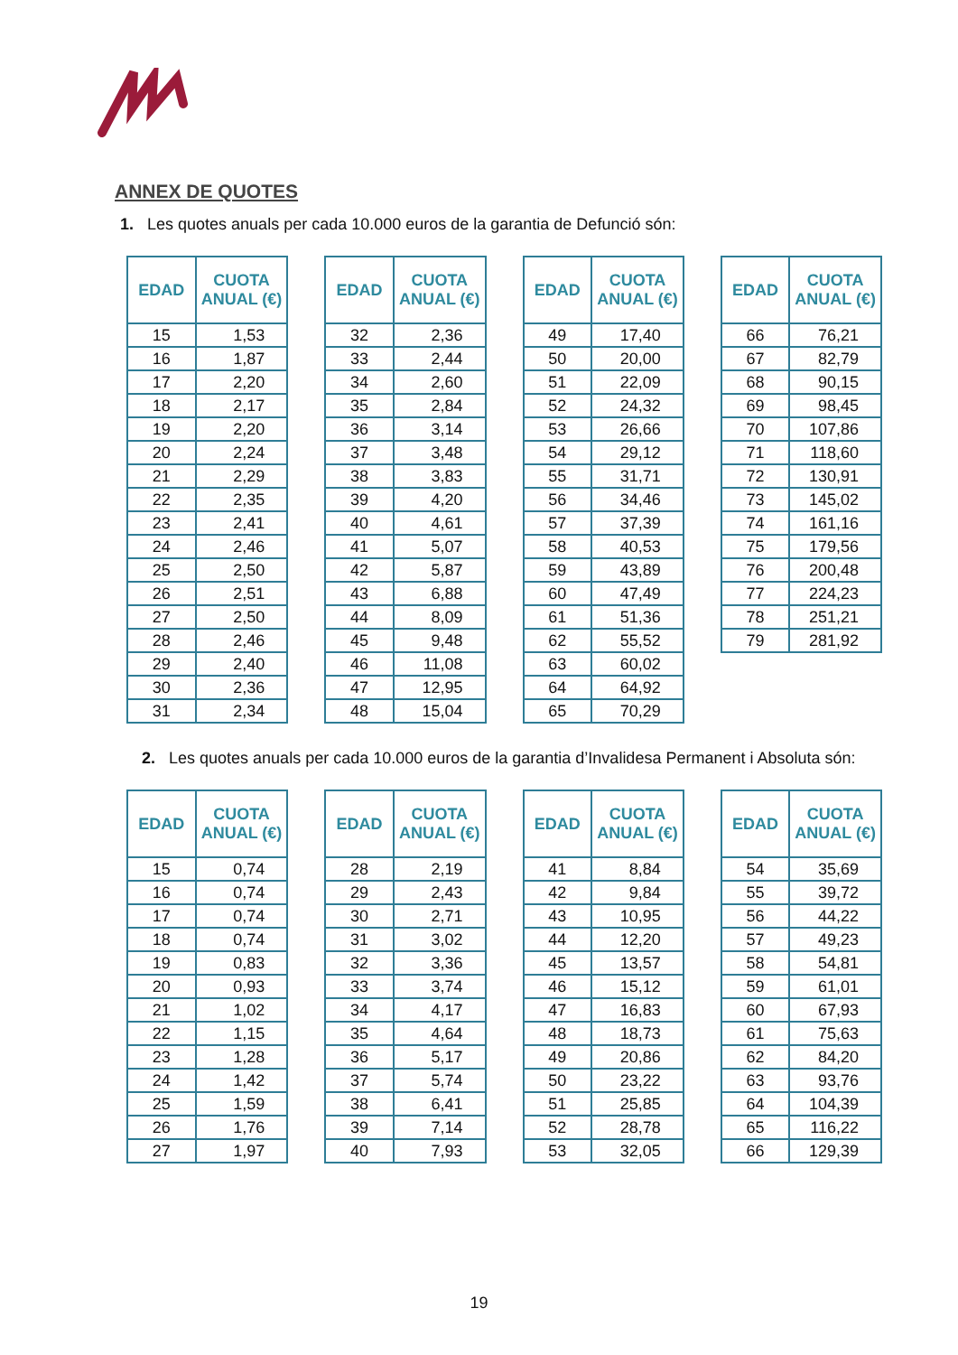ANNEX DE QUOTES
1. Les quotes anuals per cada 10.000 euros de la garantia de Defunció són:
| EDAD | CUOTA ANUAL (€) |
| --- | --- |
| 15 | 1,53 |
| 16 | 1,87 |
| 17 | 2,20 |
| 18 | 2,17 |
| 19 | 2,20 |
| 20 | 2,24 |
| 21 | 2,29 |
| 22 | 2,35 |
| 23 | 2,41 |
| 24 | 2,46 |
| 25 | 2,50 |
| 26 | 2,51 |
| 27 | 2,50 |
| 28 | 2,46 |
| 29 | 2,40 |
| 30 | 2,36 |
| 31 | 2,34 |
| EDAD | CUOTA ANUAL (€) |
| --- | --- |
| 32 | 2,36 |
| 33 | 2,44 |
| 34 | 2,60 |
| 35 | 2,84 |
| 36 | 3,14 |
| 37 | 3,48 |
| 38 | 3,83 |
| 39 | 4,20 |
| 40 | 4,61 |
| 41 | 5,07 |
| 42 | 5,87 |
| 43 | 6,88 |
| 44 | 8,09 |
| 45 | 9,48 |
| 46 | 11,08 |
| 47 | 12,95 |
| 48 | 15,04 |
| EDAD | CUOTA ANUAL (€) |
| --- | --- |
| 49 | 17,40 |
| 50 | 20,00 |
| 51 | 22,09 |
| 52 | 24,32 |
| 53 | 26,66 |
| 54 | 29,12 |
| 55 | 31,71 |
| 56 | 34,46 |
| 57 | 37,39 |
| 58 | 40,53 |
| 59 | 43,89 |
| 60 | 47,49 |
| 61 | 51,36 |
| 62 | 55,52 |
| 63 | 60,02 |
| 64 | 64,92 |
| 65 | 70,29 |
| EDAD | CUOTA ANUAL (€) |
| --- | --- |
| 66 | 76,21 |
| 67 | 82,79 |
| 68 | 90,15 |
| 69 | 98,45 |
| 70 | 107,86 |
| 71 | 118,60 |
| 72 | 130,91 |
| 73 | 145,02 |
| 74 | 161,16 |
| 75 | 179,56 |
| 76 | 200,48 |
| 77 | 224,23 |
| 78 | 251,21 |
| 79 | 281,92 |
2. Les quotes anuals per cada 10.000 euros de la garantia d’Invalidesa Permanent i Absoluta són:
| EDAD | CUOTA ANUAL (€) |
| --- | --- |
| 15 | 0,74 |
| 16 | 0,74 |
| 17 | 0,74 |
| 18 | 0,74 |
| 19 | 0,83 |
| 20 | 0,93 |
| 21 | 1,02 |
| 22 | 1,15 |
| 23 | 1,28 |
| 24 | 1,42 |
| 25 | 1,59 |
| 26 | 1,76 |
| 27 | 1,97 |
| EDAD | CUOTA ANUAL (€) |
| --- | --- |
| 28 | 2,19 |
| 29 | 2,43 |
| 30 | 2,71 |
| 31 | 3,02 |
| 32 | 3,36 |
| 33 | 3,74 |
| 34 | 4,17 |
| 35 | 4,64 |
| 36 | 5,17 |
| 37 | 5,74 |
| 38 | 6,41 |
| 39 | 7,14 |
| 40 | 7,93 |
| EDAD | CUOTA ANUAL (€) |
| --- | --- |
| 41 | 8,84 |
| 42 | 9,84 |
| 43 | 10,95 |
| 44 | 12,20 |
| 45 | 13,57 |
| 46 | 15,12 |
| 47 | 16,83 |
| 48 | 18,73 |
| 49 | 20,86 |
| 50 | 23,22 |
| 51 | 25,85 |
| 52 | 28,78 |
| 53 | 32,05 |
| EDAD | CUOTA ANUAL (€) |
| --- | --- |
| 54 | 35,69 |
| 55 | 39,72 |
| 56 | 44,22 |
| 57 | 49,23 |
| 58 | 54,81 |
| 59 | 61,01 |
| 60 | 67,93 |
| 61 | 75,63 |
| 62 | 84,20 |
| 63 | 93,76 |
| 64 | 104,39 |
| 65 | 116,22 |
| 66 | 129,39 |
19